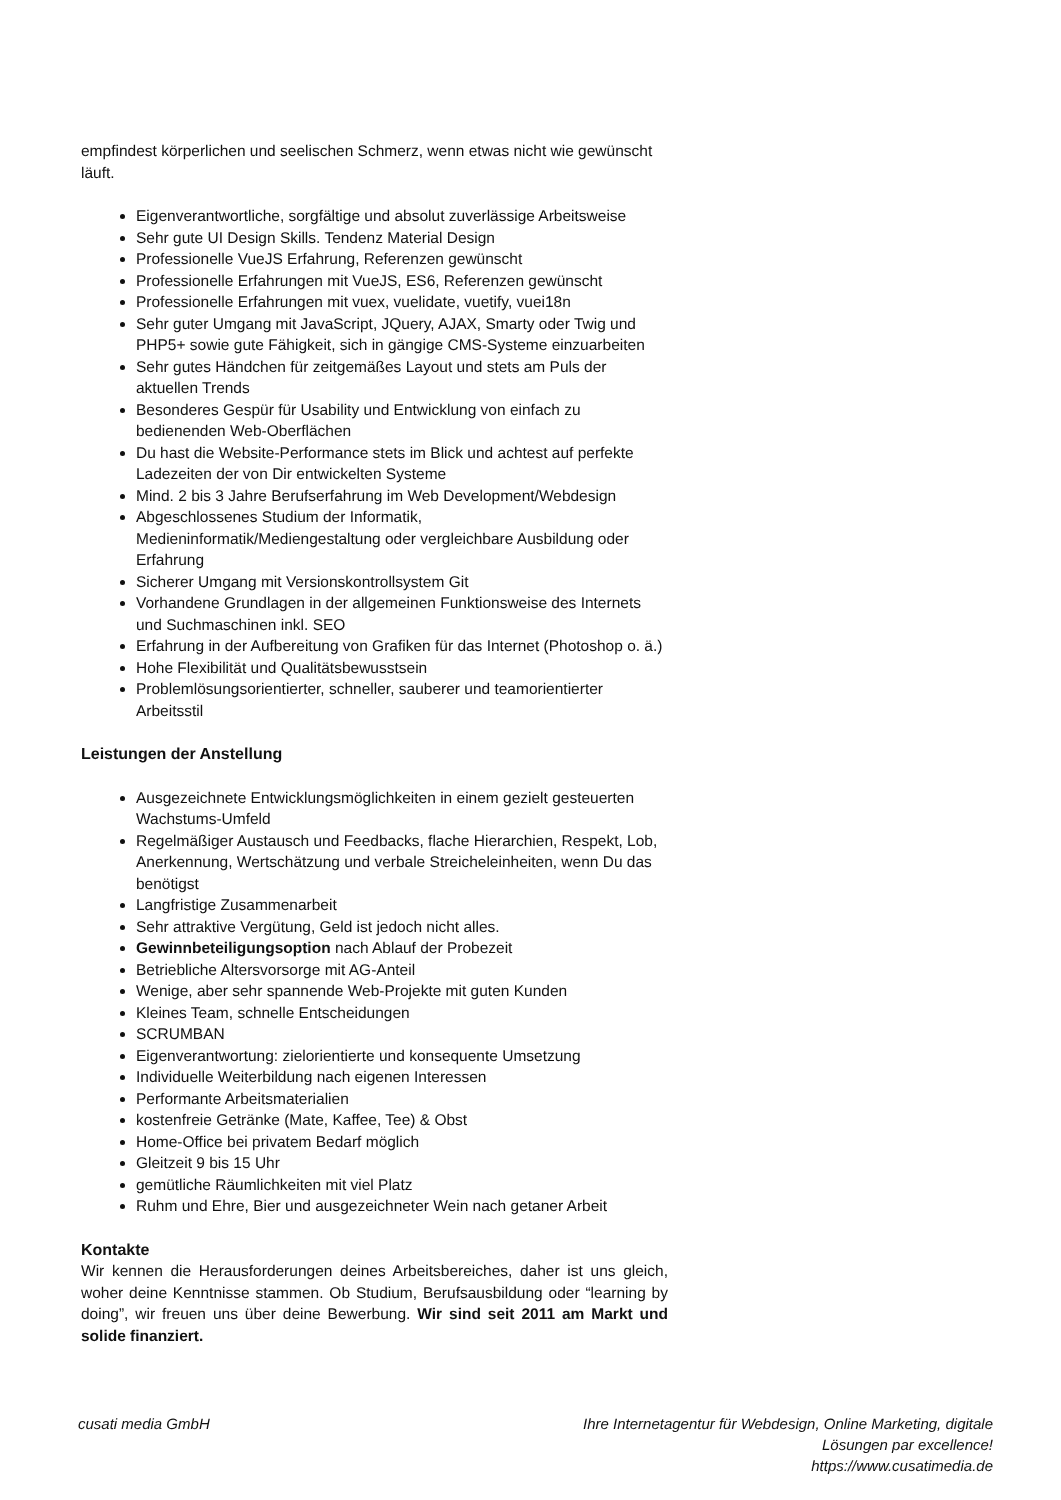empfindest körperlichen und seelischen Schmerz, wenn etwas nicht wie gewünscht läuft.
Eigenverantwortliche, sorgfältige und absolut zuverlässige Arbeitsweise
Sehr gute UI Design Skills. Tendenz Material Design
Professionelle VueJS Erfahrung, Referenzen gewünscht
Professionelle Erfahrungen mit VueJS, ES6, Referenzen gewünscht
Professionelle Erfahrungen mit vuex, vuelidate, vuetify, vuei18n
Sehr guter Umgang mit JavaScript, JQuery, AJAX, Smarty oder Twig und PHP5+ sowie gute Fähigkeit, sich in gängige CMS-Systeme einzuarbeiten
Sehr gutes Händchen für zeitgemäßes Layout und stets am Puls der aktuellen Trends
Besonderes Gespür für Usability und Entwicklung von einfach zu bedienenden Web-Oberflächen
Du hast die Website-Performance stets im Blick und achtest auf perfekte Ladezeiten der von Dir entwickelten Systeme
Mind. 2 bis 3 Jahre Berufserfahrung im Web Development/Webdesign
Abgeschlossenes Studium der Informatik, Medieninformatik/Mediengestaltung oder vergleichbare Ausbildung oder Erfahrung
Sicherer Umgang mit Versionskontrollsystem Git
Vorhandene Grundlagen in der allgemeinen Funktionsweise des Internets und Suchmaschinen inkl. SEO
Erfahrung in der Aufbereitung von Grafiken für das Internet (Photoshop o. ä.)
Hohe Flexibilität und Qualitätsbewusstsein
Problemlösungsorientierter, schneller, sauberer und teamorientierter Arbeitsstil
Leistungen der Anstellung
Ausgezeichnete Entwicklungsmöglichkeiten in einem gezielt gesteuerten Wachstums-Umfeld
Regelmäßiger Austausch und Feedbacks, flache Hierarchien, Respekt, Lob, Anerkennung, Wertschätzung und verbale Streicheleinheiten, wenn Du das benötigst
Langfristige Zusammenarbeit
Sehr attraktive Vergütung, Geld ist jedoch nicht alles.
Gewinnbeteiligungsoption nach Ablauf der Probezeit
Betriebliche Altersvorsorge mit AG-Anteil
Wenige, aber sehr spannende Web-Projekte mit guten Kunden
Kleines Team, schnelle Entscheidungen
SCRUMBAN
Eigenverantwortung: zielorientierte und konsequente Umsetzung
Individuelle Weiterbildung nach eigenen Interessen
Performante Arbeitsmaterialien
kostenfreie Getränke (Mate, Kaffee, Tee) & Obst
Home-Office bei privatem Bedarf möglich
Gleitzeit 9 bis 15 Uhr
gemütliche Räumlichkeiten mit viel Platz
Ruhm und Ehre, Bier und ausgezeichneter Wein nach getaner Arbeit
Kontakte
Wir kennen die Herausforderungen deines Arbeitsbereiches, daher ist uns gleich, woher deine Kenntnisse stammen. Ob Studium, Berufsausbildung oder “learning by doing”, wir freuen uns über deine Bewerbung. Wir sind seit 2011 am Markt und solide finanziert.
cusati media GmbH Ihre Internetagentur für Webdesign, Online Marketing, digitale Lösungen par excellence!
https://www.cusatimedia.de